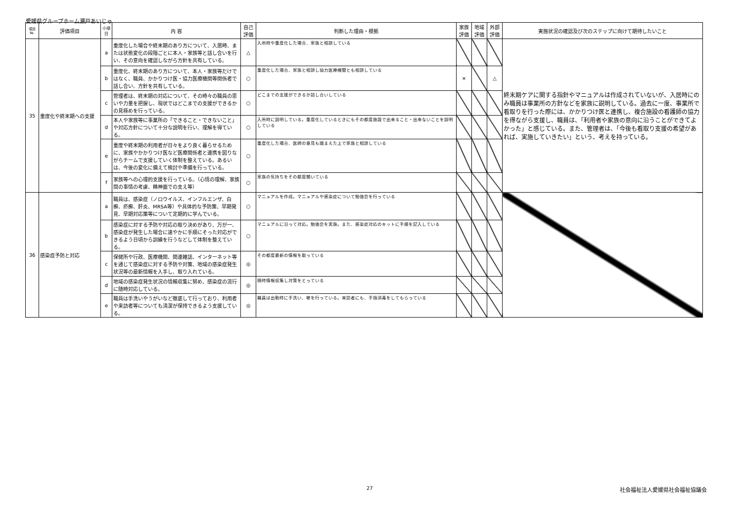愛媛県グループホーム瀬戸あいじゅ
| 項目 №. | 評価項目 | 小項目 | 内 容 | 自己 評価 | 判断した理由・根拠 | 家族 評価 | 地域 評価 | 外部 評価 | 実施状況の確認及び次のステップに向けて期待したいこと |
| --- | --- | --- | --- | --- | --- | --- | --- | --- | --- |
| 35 | 重度化や終末期への支援 | a | 重度化した場合や終末期のあり方について、入居時、または状態変化の段階ごとに本人・家族等と話し合いを行い、その意向を確認しながら方針を共有している。 | △ | 入所時や重度化した場合、家族と相談している | | | | 終末期ケアに関する指針やマニュアルは作成されていないが、入居時にのみ職員は事業所の方針などを家族に説明している。過去に一度、事業所で看取りを行った際には、かかりつけ医と連携し、複合施設の看護師の協力を得ながら支援し、職員は、「利用者や家族の意向に沿うことができてよかった」と感じている。また、管理者は、「今後も看取り支援の希望があれば、実施していきたい」という、考えを持っている。 |
| | | b | 重度化、終末期のあり方について、本人・家族等だけではなく、職員、かかりつけ医・協力医療機関等関係者で話し合い、方針を共有している。 | ○ | 重度化した場合、家族と相談し協力医療機関とも相談している | × | | △ | |
| | | c | 管理者は、終末期の対応について、その時々の職員の思いや力量を把握し、現状ではどこまでの支援ができるかの見極めを行っている。 | ○ | どこまでの支援ができるか話し合いしている | | | | |
| | | d | 本人や家族等に事業所の「できること・できないこと」や対応方針について十分な説明を行い、理解を得ている。 | ○ | 入所時に説明している。重度化しているときにもその都度施設で出来ること・出来ないことを説明している | | | | |
| | | e | 重度や終末期の利用者が日々をより良く暮らせるために、家族やかかりつけ医など医療関係者と連携を図りながらチームで支援していく体制を整えている。あるいは、今後の変化に備えて検討や準備を行っている。 | ○ | 重度化した場合、医師の意見も踏まえた上で家族と相談している | | | | |
| | | f | 家族等への心理的支援を行っている。（心情の理解、家族間の事情の考慮、精神面での支え等） | ○ | 家族の気持ちをその都度聞いている | | | | |
| 36 | 感染症予防と対応 | a | 職員は、感染症（ノロウイルス、インフルエンザ、白癬、疥癬、肝炎、MRSA等）や具体的な予防策、早期発見、早期対応策等について定期的に学んでいる。 | ○ | マニュアルを作成。マニュアルや感染症について勉強会を行っている | | | | |
| | | b | 感染症に対する予防や対応の取り決めがあり、万が一、感染症が発生した場合に速やかに手順にそった対応ができるよう日頃から訓練を行うなどして体制を整えている。 | ○ | マニュアルに沿って対応。勉強会を実施。また、感染症対応のキットに手順を記入している | | | | |
| | | c | 保健所や行政、医療機関、関連雑誌、インターネット等を通じて感染症に対する予防や対策、地域の感染症発生状況等の最新情報を入手し、取り入れている。 | ◎ | その都度最新の情報を取っている | | | | |
| | | d | 地域の感染症発生状況の情報収集に努め、感染症の流行に随時対応している。 | ◎ | 随時情報収集し対策をとっている | | | | |
| | | e | 職員は手洗いやうがいなど徹底して行っており、利用者や来訪者等についても清潔が保持できるよう支援している。 | ◎ | 職員は出勤時に手洗い、嗽を行っている。来訪者にも、手指消毒をしてもらっている | | | | |
27 社会福祉法人愛媛県社会福祉協議会